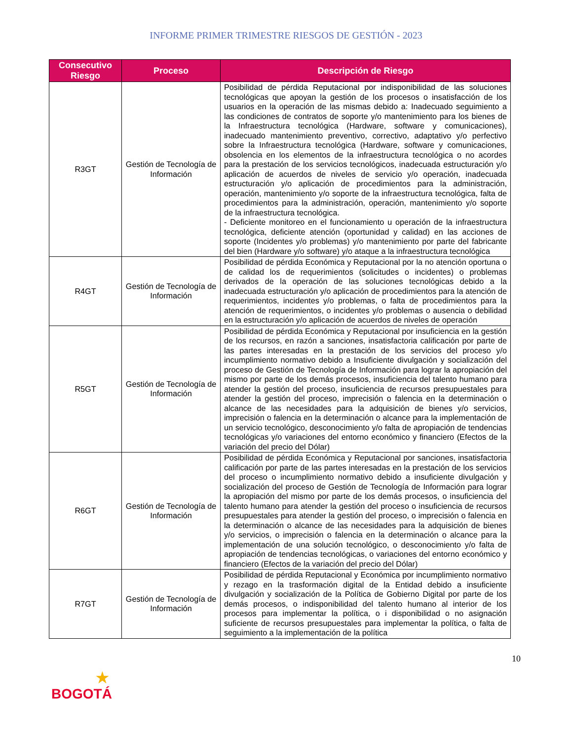INFORME PRIMER TRIMESTRE RIESGOS DE GESTIÓN - 2023
| Consecutivo Riesgo | Proceso | Descripción de Riesgo |
| --- | --- | --- |
| R3GT | Gestión de Tecnología de Información | Posibilidad de pérdida Reputacional por indisponibilidad de las soluciones tecnológicas que apoyan la gestión de los procesos o insatisfacción de los usuarios en la operación de las mismas debido a: Inadecuado seguimiento a las condiciones de contratos de soporte y/o mantenimiento para los bienes de la Infraestructura tecnológica (Hardware, software y comunicaciones), inadecuado mantenimiento preventivo, correctivo, adaptativo y/o perfectivo sobre la Infraestructura tecnológica (Hardware, software y comunicaciones, obsolencia en los elementos de la infraestructura tecnológica o no acordes para la prestación de los servicios tecnológicos, inadecuada estructuración y/o aplicación de acuerdos de niveles de servicio y/o operación, inadecuada estructuración y/o aplicación de procedimientos para la administración, operación, mantenimiento y/o soporte de la infraestructura tecnológica, falta de procedimientos para la administración, operación, mantenimiento y/o soporte de la infraestructura tecnológica. - Deficiente monitoreo en el funcionamiento u operación de la infraestructura tecnológica, deficiente atención (oportunidad y calidad) en las acciones de soporte (Incidentes y/o problemas) y/o mantenimiento por parte del fabricante del bien (Hardware y/o software) y/o ataque a la infraestructura tecnológica |
| R4GT | Gestión de Tecnología de Información | Posibilidad de pérdida Económica y Reputacional por la no atención oportuna o de calidad los de requerimientos (solicitudes o incidentes) o problemas derivados de la operación de las soluciones tecnológicas debido a la inadecuada estructuración y/o aplicación de procedimientos para la atención de requerimientos, incidentes y/o problemas, o falta de procedimientos para la atención de requerimientos, o incidentes y/o problemas o ausencia o debilidad en la estructuración y/o aplicación de acuerdos de niveles de operación |
| R5GT | Gestión de Tecnología de Información | Posibilidad de pérdida Económica y Reputacional por insuficiencia en la gestión de los recursos, en razón a sanciones, insatisfactoria calificación por parte de las partes interesadas en la prestación de los servicios del proceso y/o incumplimiento normativo debido a Insuficiente divulgación y socialización del proceso de Gestión de Tecnología de Información para lograr la apropiación del mismo por parte de los demás procesos, insuficiencia del talento humano para atender la gestión del proceso, insuficiencia de recursos presupuestales para atender la gestión del proceso, imprecisión o falencia en la determinación o alcance de las necesidades para la adquisición de bienes y/o servicios, imprecisión o falencia en la determinación o alcance para la implementación de un servicio tecnológico, desconocimiento y/o falta de apropiación de tendencias tecnológicas y/o variaciones del entorno económico y financiero (Efectos de la variación del precio del Dólar) |
| R6GT | Gestión de Tecnología de Información | Posibilidad de pérdida Económica y Reputacional por sanciones, insatisfactoria calificación por parte de las partes interesadas en la prestación de los servicios del proceso o incumplimiento normativo debido a insuficiente divulgación y socialización del proceso de Gestión de Tecnología de Información para lograr la apropiación del mismo por parte de los demás procesos, o insuficiencia del talento humano para atender la gestión del proceso o insuficiencia de recursos presupuestales para atender la gestión del proceso, o imprecisión o falencia en la determinación o alcance de las necesidades para la adquisición de bienes y/o servicios, o imprecisión o falencia en la determinación o alcance para la implementación de una solución tecnológico, o desconocimiento y/o falta de apropiación de tendencias tecnológicas, o variaciones del entorno económico y financiero (Efectos de la variación del precio del Dólar) |
| R7GT | Gestión de Tecnología de Información | Posibilidad de pérdida Reputacional y Económica por incumplimiento normativo y rezago en la trasformación digital de la Entidad debido a insuficiente divulgación y socialización de la Política de Gobierno Digital por parte de los demás procesos, o indisponibilidad del talento humano al interior de los procesos para implementar la política, o i disponibilidad o no asignación suficiente de recursos presupuestales para implementar la política, o falta de seguimiento a la implementación de la política |
10
★
BOGOTÁ